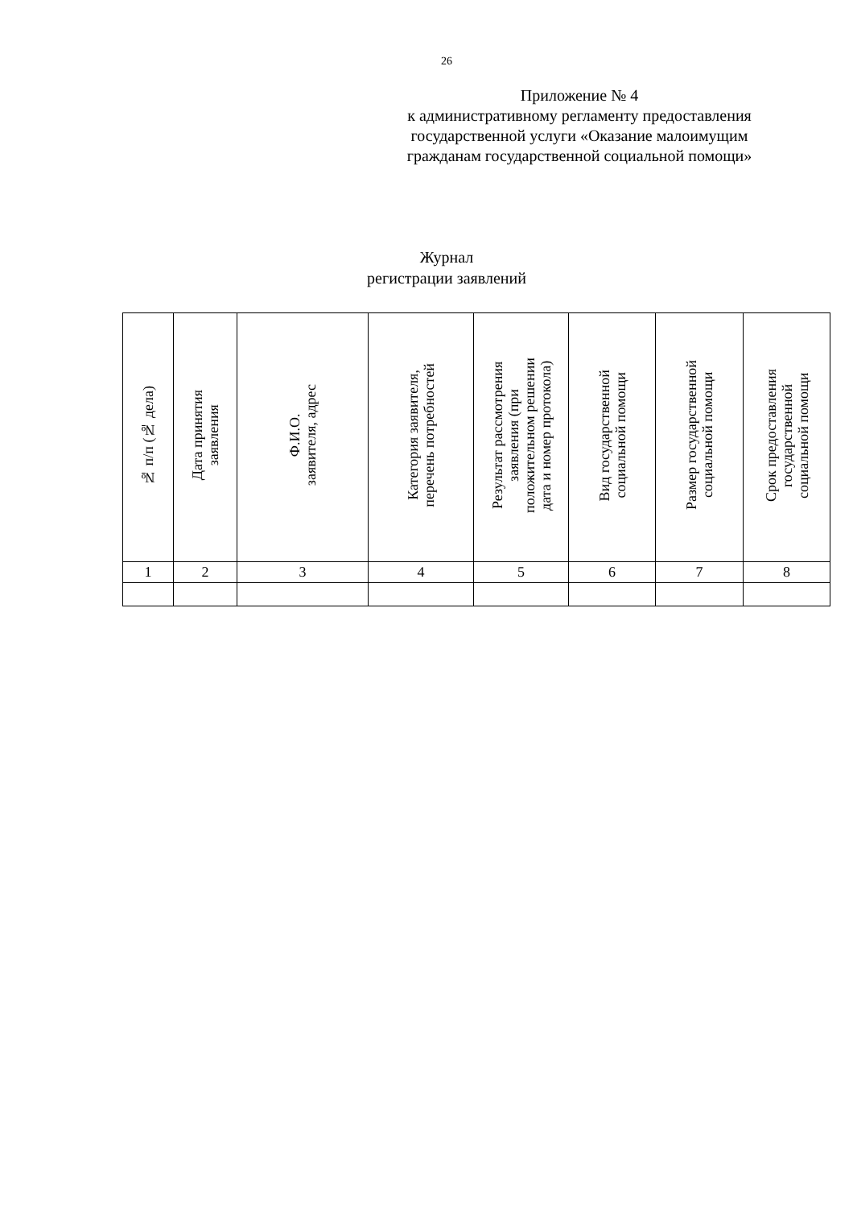26
Приложение № 4
к административному регламенту предоставления
государственной услуги «Оказание малоимущим
гражданам государственной социальной помощи»
Журнал
регистрации заявлений
| № п/п (№ дела) | Дата принятия заявления | Ф.И.О. заявителя, адрес | Категория заявителя, перечень потребностей | Результат рассмотрения заявления (при положительном решении дата и номер протокола) | Вид государственной социальной помощи | Размер государственной социальной помощи | Срок предоставления государственной социальной помощи |
| --- | --- | --- | --- | --- | --- | --- | --- |
| 1 | 2 | 3 | 4 | 5 | 6 | 7 | 8 |